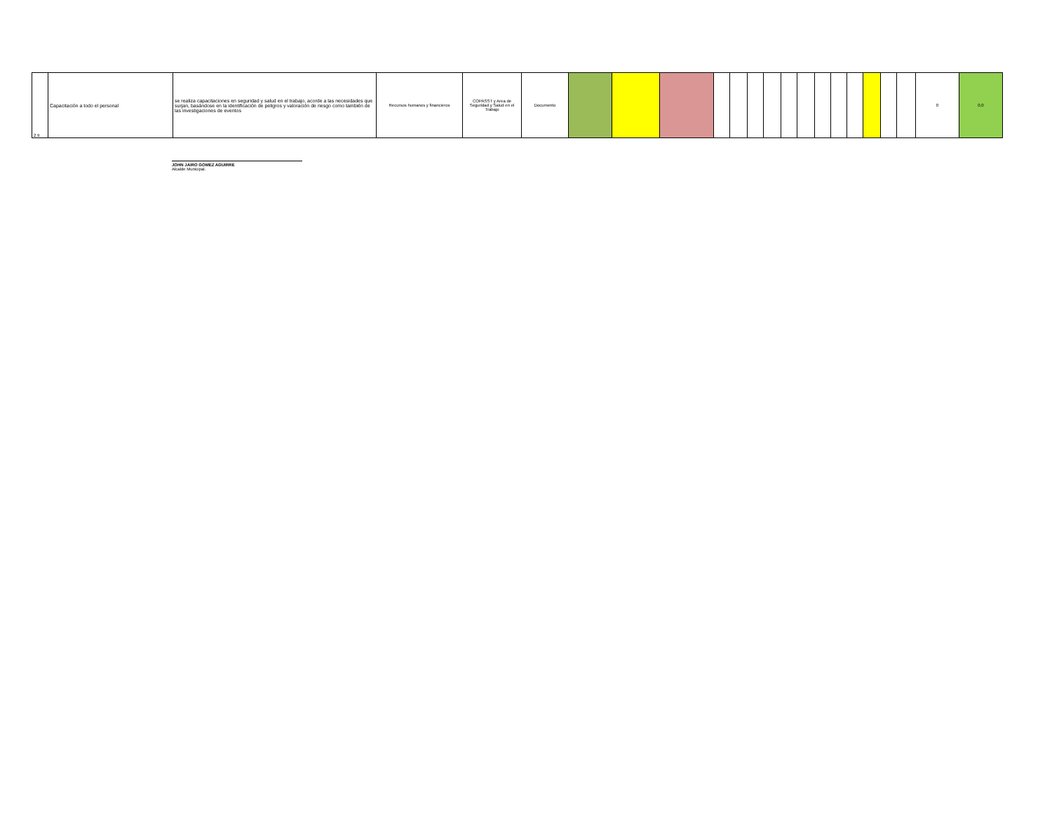| 2.9 | Capacitación a todo el personal | se realiza capacitaciones en seguridad y salud en el trabajo, acorde a las necesidades que surjan, basándose en la identificación de peligros y valoración de riesgo como también de las investigaciones de eventos | Recursos humanos y financieros | COPASST y Area de Seguridad y Salud en el Trabajo | Documento | | | | | | | | | | | | | | | | 0 | 0,0 |
JOHN JAIRO GOMEZ AGUIRRE
Alcalde Municipal.